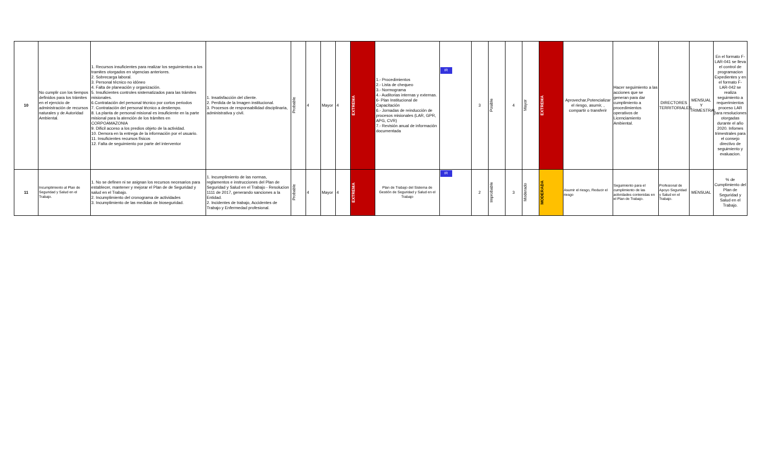| 10 | No cumplir con los tiempos definidos para los trámites en el ejercicio de administración de recursos naturales y de Autoridad Ambiental. | 1. Recursos insuficientes para realizar los seguimientos a los tramites otorgados en vigencias anteriores. 2. Sobrecarga laboral. 3. Personal técnico no idóneo 4. Falta de planeación y organización. 5. Insuficientes controles sistematizados para las trámites misionales. 6.Contratación del personal técnico por cortos periodos 7. Contratación del personal técnico a destiempo. 8. La planta de personal misional es insuficiente en la parte misional para la atención de los trámltes en CORPOAMAZONIA 9. Dificil acceso a los predios objeto de la actividad. 10. Demora en la entrega de la información por el usuario. 11. Insuficientes recursos físicos 12. Falta de seguimiento por parte del interventor | 1. Insatisfacción del cliente. 2. Perdida de la Imagen institucional. 3. Procesos de responsabilidad disciplinaria, administrativa y civil. | Probable | 4 | Mayor | 4 | EXTREMA | 1.- Procedimientos 2.- Lista de chequeo 3.- Normograma 4.- Auditorias internas y externas. 6- Plan Institucional de Capacitación 6.- Jornadas de reinducción de procesos misionales (LAR, GPR, APG, CVR) 7.- Revisión anual de información documentada | IR | 3 | Posible | 4 | Mayor | EXTREMA | Aprovechar,Potencializar el riesgo, asumir, , compartir o transferir | Hacer seguimiento a las acciones que se generan para dar cumplimiento a procedimientos operativos de Licenciamiento Ambiental. | DIRECTORES TERRITORIALES | MENSUAL Y TRIMESTRAL | En el formato F-LAR-041 se lleva el control de programacion Expedientes y en el formato F-LAR-042 se realiza seguimiento a requerimientos proceso LAR para resoluciones otorgadas durante el año 2020. Infomes trimestrales para el consejo directivo de seguimiento y evaluacion. |
| 11 | Incumplimiento al Plan de Seguridad y Salud en el Trabajo. | 1. No se definen ni se asignan los recursos necesarios para establecer, mantener y mejorar el Plan de de Seguridad y salud en el Trabajo. 2. Incumplimiento del cronograma de actividades 3. Incumplimiento de las medidas de bioseguridad. | 1. Incumplimiento de las normas, reglamentos e instrucciones del Plan de Seguridad y Salud en el Trabajo - Resolucion 1111 de 2017, generando sanciones a la Entidad. 2. Incidentes de trabajo, Accidentes de Trabajo y Enfermedad profesional. | Probable | 4 | Mayor | 4 | EXTREMA | Plan de Trabajo del Sistema de Gestión de Seguridad y Salud en el Trabajo | IR | 2 | Improbable | 3 | Moderado | MODERADA | Asumir el riesgo, Reducir el riesgo | Seguimiento para el cumplimiento de las actividades contenidas en el Plan de Trabajo. | Profesional de Apoyo Seguridad y Salud en el Trabajo. | MENSUAL | % de Cumplimiento del Plan de Seguridad y Salud en el Trabajo. |